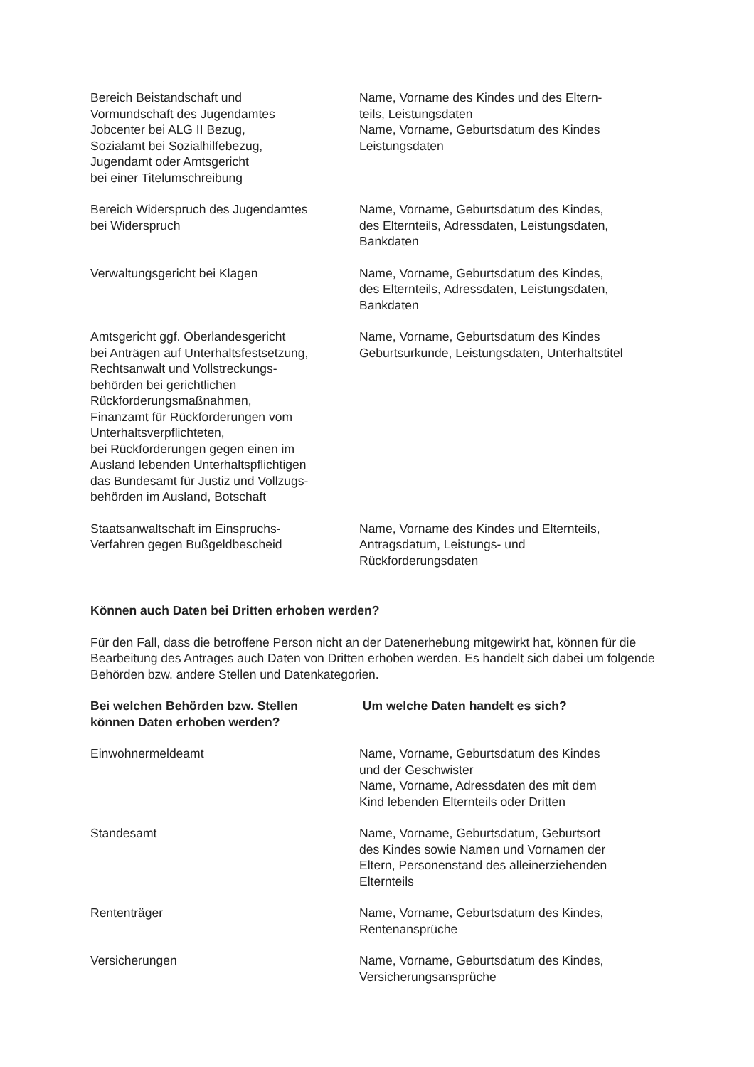| Bereich Beistandschaft und Vormundschaft des Jugendamtes Jobcenter bei ALG II Bezug, Sozialamt bei Sozialhilfebezug, Jugendamt oder Amtsgericht bei einer Titelumschreibung | Name, Vorname des Kindes und des Eltern- teils, Leistungsdaten Name, Vorname, Geburtsdatum des Kindes Leistungsdaten |
| Bereich Widerspruch des Jugendamtes bei Widerspruch | Name, Vorname, Geburtsdatum des Kindes, des Elternteils, Adressdaten, Leistungsdaten, Bankdaten |
| Verwaltungsgericht bei Klagen | Name, Vorname, Geburtsdatum des Kindes, des Elternteils, Adressdaten, Leistungsdaten, Bankdaten |
| Amtsgericht ggf. Oberlandesgericht bei Anträgen auf Unterhaltsfestsetzung, Rechtsanwalt und Vollstreckungs- behörden bei gerichtlichen Rückforderungsmaßnahmen, Finanzamt für Rückforderungen vom Unterhaltsverpflichteten, bei Rückforderungen gegen einen im Ausland lebenden Unterhaltspflichtigen das Bundesamt für Justiz und Vollzugs- behörden im Ausland, Botschaft | Name, Vorname, Geburtsdatum des Kindes Geburtsurkunde, Leistungsdaten, Unterhaltstitel |
| Staatsanwaltschaft im Einspruchs- Verfahren gegen Bußgeldbescheid | Name, Vorname des Kindes und Elternteils, Antragsdatum, Leistungs- und Rückforderungsdaten |
Können auch Daten bei Dritten erhoben werden?
Für den Fall, dass die betroffene Person nicht an der Datenerhebung mitgewirkt hat, können für die Bearbeitung des Antrages auch Daten von Dritten erhoben werden. Es handelt sich dabei um folgende Behörden bzw. andere Stellen und Datenkategorien.
| Bei welchen Behörden bzw. Stellen können Daten erhoben werden? | Um welche Daten handelt es sich? |
| --- | --- |
| Einwohnermeldeamt | Name, Vorname, Geburtsdatum des Kindes und der Geschwister Name, Vorname, Adressdaten des mit dem Kind lebenden Elternteils oder Dritten |
| Standesamt | Name, Vorname, Geburtsdatum, Geburtsort des Kindes sowie Namen und Vornamen der Eltern, Personenstand des alleinerziehenden Elternteils |
| Rententräger | Name, Vorname, Geburtsdatum des Kindes, Rentenansprüche |
| Versicherungen | Name, Vorname, Geburtsdatum des Kindes, Versicherungsansprüche |